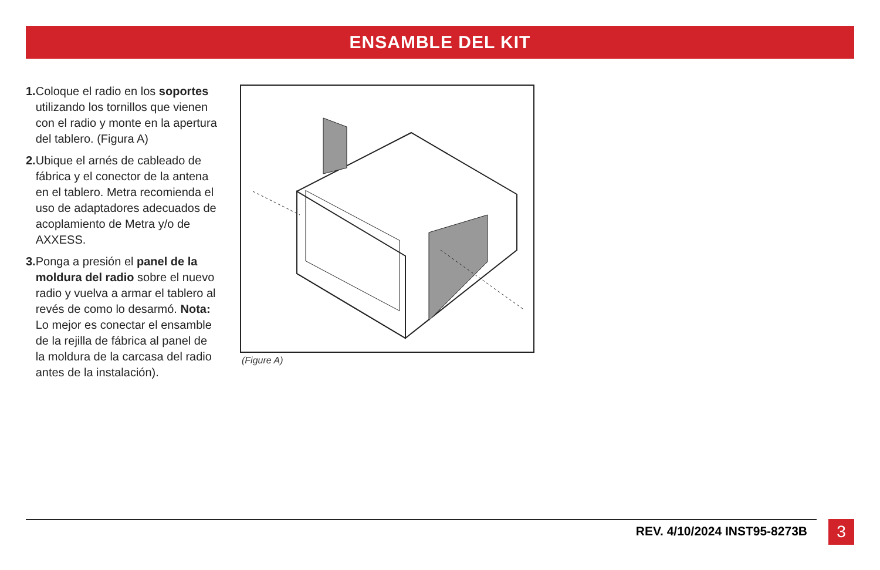ENSAMBLE DEL KIT
1. Coloque el radio en los soportes utilizando los tornillos que vienen con el radio y monte en la apertura del tablero. (Figura A)
2. Ubique el arnés de cableado de fábrica y el conector de la antena en el tablero. Metra recomienda el uso de adaptadores adecuados de acoplamiento de Metra y/o de AXXESS.
3. Ponga a presión el panel de la moldura del radio sobre el nuevo radio y vuelva a armar el tablero al revés de como lo desarmó. Nota: Lo mejor es conectar el ensamble de la rejilla de fábrica al panel de la moldura de la carcasa del radio antes de la instalación).
(Figure A)
REV. 4/10/2024 INST95-8273B 3